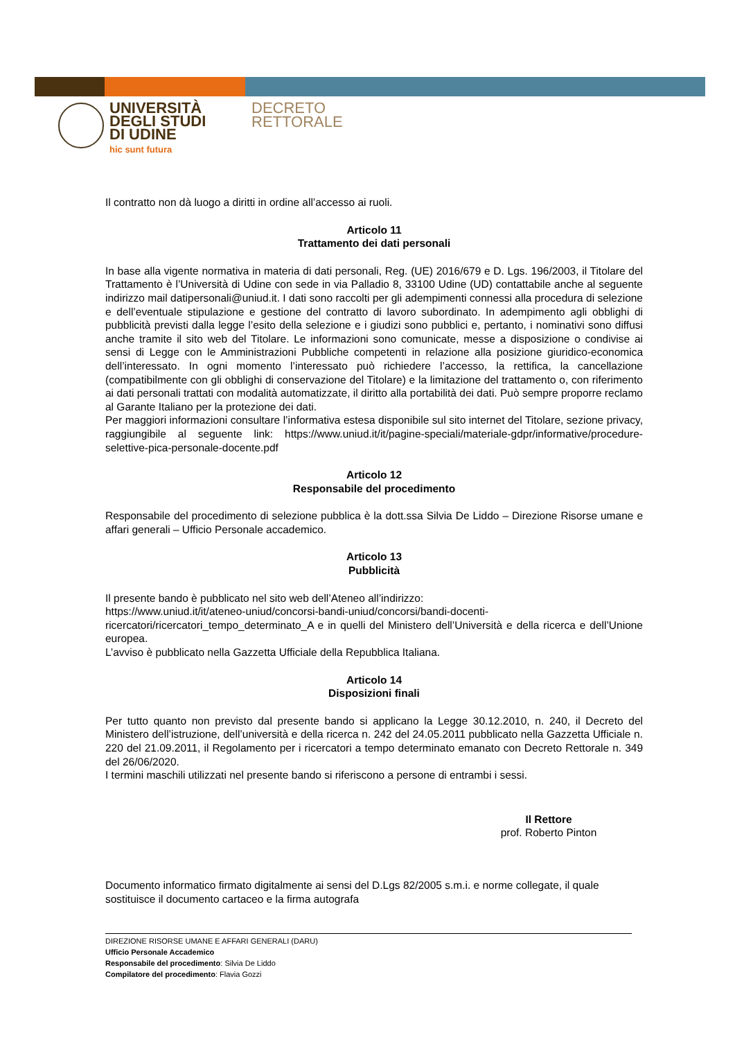UNIVERSITÀ
DEGLI STUDI
DI UDINE
hic sunt futura
DECRETO
RETTORALE
Il contratto non dà luogo a diritti in ordine all’accesso ai ruoli.
Articolo 11
Trattamento dei dati personali
In base alla vigente normativa in materia di dati personali, Reg. (UE) 2016/679 e D. Lgs. 196/2003, il Titolare del Trattamento è l’Università di Udine con sede in via Palladio 8, 33100 Udine (UD) contattabile anche al seguente indirizzo mail datipersonali@uniud.it. I dati sono raccolti per gli adempimenti connessi alla procedura di selezione e dell’eventuale stipulazione e gestione del contratto di lavoro subordinato. In adempimento agli obblighi di pubblicità previsti dalla legge l’esito della selezione e i giudizi sono pubblici e, pertanto, i nominativi sono diffusi anche tramite il sito web del Titolare. Le informazioni sono comunicate, messe a disposizione o condivise ai sensi di Legge con le Amministrazioni Pubbliche competenti in relazione alla posizione giuridico-economica dell’interessato. In ogni momento l’interessato può richiedere l’accesso, la rettifica, la cancellazione (compatibilmente con gli obblighi di conservazione del Titolare) e la limitazione del trattamento o, con riferimento ai dati personali trattati con modalità automatizzate, il diritto alla portabilità dei dati. Può sempre proporre reclamo al Garante Italiano per la protezione dei dati.
Per maggiori informazioni consultare l’informativa estesa disponibile sul sito internet del Titolare, sezione privacy, raggiungibile al seguente link: https://www.uniud.it/it/pagine-speciali/materiale-gdpr/informative/procedure-selettive-pica-personale-docente.pdf
Articolo 12
Responsabile del procedimento
Responsabile del procedimento di selezione pubblica è la dott.ssa Silvia De Liddo – Direzione Risorse umane e affari generali – Ufficio Personale accademico.
Articolo 13
Pubblicità
Il presente bando è pubblicato nel sito web dell’Ateneo all’indirizzo:
https://www.uniud.it/it/ateneo-uniud/concorsi-bandi-uniud/concorsi/bandi-docenti-ricercatori/ricercatori_tempo_determinato_A e in quelli del Ministero dell’Università e della ricerca e dell’Unione europea.
L’avviso è pubblicato nella Gazzetta Ufficiale della Repubblica Italiana.
Articolo 14
Disposizioni finali
Per tutto quanto non previsto dal presente bando si applicano la Legge 30.12.2010, n. 240, il Decreto del Ministero dell’istruzione, dell’università e della ricerca n. 242 del 24.05.2011 pubblicato nella Gazzetta Ufficiale n. 220 del 21.09.2011, il Regolamento per i ricercatori a tempo determinato emanato con Decreto Rettorale n. 349 del 26/06/2020.
I termini maschili utilizzati nel presente bando si riferiscono a persone di entrambi i sessi.
Il Rettore
prof. Roberto Pinton
Documento informatico firmato digitalmente ai sensi del D.Lgs 82/2005 s.m.i. e norme collegate, il quale sostituisce il documento cartaceo e la firma autografa
DIREZIONE RISORSE UMANE E AFFARI GENERALI (DARU)
Ufficio Personale Accademico
Responsabile del procedimento: Silvia De Liddo
Compilatore del procedimento: Flavia Gozzi